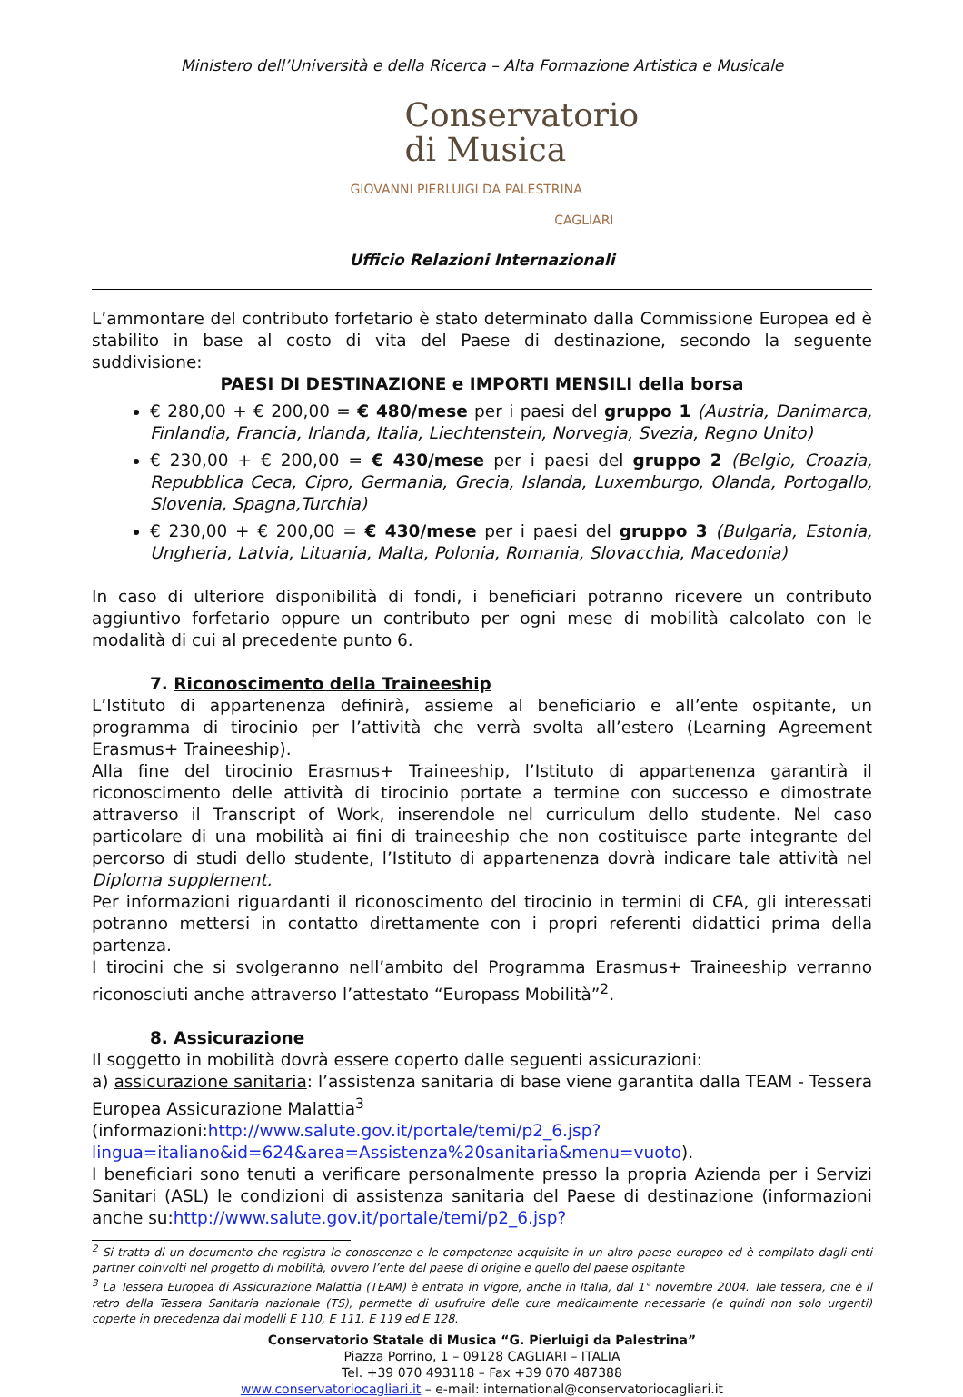Ministero dell’Università e della Ricerca – Alta Formazione Artistica e Musicale
Conservatorio
di Musica
GIOVANNI PIERLUIGI DA PALESTRINA
CAGLIARI
Ufficio Relazioni Internazionali
L’ammontare del contributo forfetario è stato determinato dalla Commissione Europea ed è stabilito in base al costo di vita del Paese di destinazione, secondo la seguente suddivisione:
PAESI DI DESTINAZIONE e IMPORTI MENSILI della borsa
€ 280,00 + € 200,00 = € 480/mese per i paesi del gruppo 1 (Austria, Danimarca, Finlandia, Francia, Irlanda, Italia, Liechtenstein, Norvegia, Svezia, Regno Unito)
€ 230,00 + € 200,00 = € 430/mese per i paesi del gruppo 2 (Belgio, Croazia, Repubblica Ceca, Cipro, Germania, Grecia, Islanda, Luxemburgo, Olanda, Portogallo, Slovenia, Spagna,Turchia)
€ 230,00 + € 200,00 = € 430/mese per i paesi del gruppo 3 (Bulgaria, Estonia, Ungheria, Latvia, Lituania, Malta, Polonia, Romania, Slovacchia, Macedonia)
In caso di ulteriore disponibilità di fondi, i beneficiari potranno ricevere un contributo aggiuntivo forfetario oppure un contributo per ogni mese di mobilità calcolato con le modalità di cui al precedente punto 6.
7. Riconoscimento della Traineeship
L’Istituto di appartenenza definirà, assieme al beneficiario e all’ente ospitante, un programma di tirocinio per l’attività che verrà svolta all’estero (Learning Agreement Erasmus+ Traineeship).
Alla fine del tirocinio Erasmus+ Traineeship, l’Istituto di appartenenza garantirà il riconoscimento delle attività di tirocinio portate a termine con successo e dimostrate attraverso il Transcript of Work, inserendole nel curriculum dello studente. Nel caso particolare di una mobilità ai fini di traineeship che non costituisce parte integrante del percorso di studi dello studente, l’Istituto di appartenenza dovrà indicare tale attività nel Diploma supplement.
Per informazioni riguardanti il riconoscimento del tirocinio in termini di CFA, gli interessati potranno mettersi in contatto direttamente con i propri referenti didattici prima della partenza.
I tirocini che si svolgeranno nell’ambito del Programma Erasmus+ Traineeship verranno riconosciuti anche attraverso l’attestato “Europass Mobilità”<sup>2</sup>.
8. Assicurazione
Il soggetto in mobilità dovrà essere coperto dalle seguenti assicurazioni:
a) assicurazione sanitaria: l’assistenza sanitaria di base viene garantita dalla TEAM - Tessera Europea Assicurazione Malattia<sup>3</sup>
(informazioni:http://www.salute.gov.it/portale/temi/p2_6.jsp?
lingua=italiano&id=624&area=Assistenza%20sanitaria&menu=vuoto).
I beneficiari sono tenuti a verificare personalmente presso la propria Azienda per i Servizi Sanitari (ASL) le condizioni di assistenza sanitaria del Paese di destinazione (informazioni anche su:http://www.salute.gov.it/portale/temi/p2_6.jsp?
<sup>2</sup> Si tratta di un documento che registra le conoscenze e le competenze acquisite in un altro paese europeo ed è compilato dagli enti partner coinvolti nel progetto di mobilità, ovvero l’ente del paese di origine e quello del paese ospitante
<sup>3</sup> La Tessera Europea di Assicurazione Malattia (TEAM) è entrata in vigore, anche in Italia, dal 1° novembre 2004. Tale tessera, che è il retro della Tessera Sanitaria nazionale (TS), permette di usufruire delle cure medicalmente necessarie (e quindi non solo urgenti) coperte in precedenza dai modelli E 110, E 111, E 119 ed E 128.
Conservatorio Statale di Musica “G. Pierluigi da Palestrina”
Piazza Porrino, 1 – 09128 CAGLIARI – ITALIA
Tel. +39 070 493118 – Fax +39 070 487388
www.conservatoriocagliari.it – e-mail: international@conservatoriocagliari.it